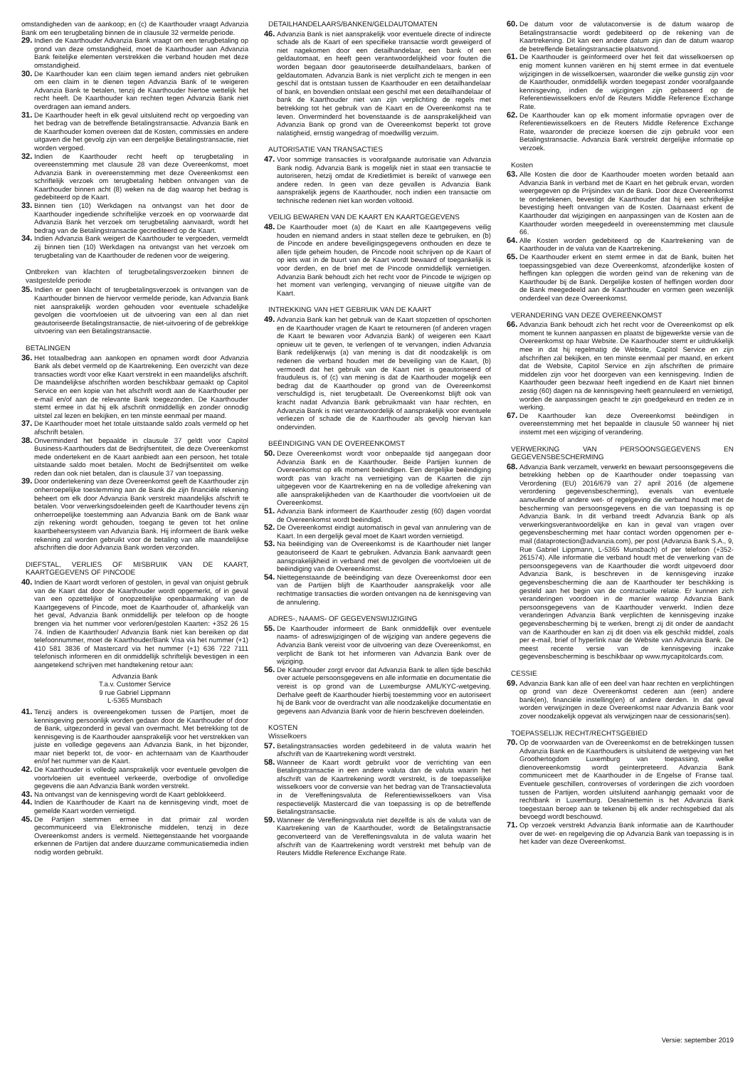omstandigheden van de aankoop; en (c) de Kaarthouder vraagt Advanzia Bank om een terugbetaling binnen de in clausule 32 vermelde periode.
29. Indien de Kaarthouder Advanzia Bank vraagt om een terugbetaling op grond van deze omstandigheid, moet de Kaarthouder aan Advanzia Bank feitelijke elementen verstrekken die verband houden met deze omstandigheid.
30. De Kaarthouder kan een claim tegen iemand anders niet gebruiken om een claim in te dienen tegen Advanzia Bank of te weigeren Advanzia Bank te betalen, tenzij de Kaarthouder hiertoe wettelijk het recht heeft. De Kaarthouder kan rechten tegen Advanzia Bank niet overdragen aan iemand anders.
31. De Kaarthouder heeft in elk geval uitsluitend recht op vergoeding van het bedrag van de betreffende Betalingstransactie. Advanzia Bank en de Kaarthouder komen overeen dat de Kosten, commissies en andere uitgaven die het gevolg zijn van een dergelijke Betalingstransactie, niet worden vergoed.
32. Indien de Kaarthouder recht heeft op terugbetaling in overeenstemming met clausule 28 van deze Overeenkomst, moet Advanzia Bank in overeenstemming met deze Overeenkomst een schriftelijk verzoek om terugbetaling hebben ontvangen van de Kaarthouder binnen acht (8) weken na de dag waarop het bedrag is gedebiteerd op de Kaart.
33. Binnen tien (10) Werkdagen na ontvangst van het door de Kaarthouder ingediende schriftelijke verzoek en op voorwaarde dat Advanzia Bank het verzoek om terugbetaling aanvaardt, wordt het bedrag van de Betalingstransactie gecrediteerd op de Kaart.
34. Indien Advanzia Bank weigert de Kaarthouder te vergoeden, vermeldt zij binnen tien (10) Werkdagen na ontvangst van het verzoek om terugbetaling van de Kaarthouder de redenen voor de weigering.
Ontbreken van klachten of terugbetalingsverzoeken binnen de vastgestelde periode
35. Indien er geen klacht of terugbetalingsverzoek is ontvangen van de Kaarthouder binnen de hiervoor vermelde periode, kan Advanzia Bank niet aansprakelijk worden gehouden voor eventuele schadelijke gevolgen die voortvloeien uit de uitvoering van een al dan niet geautoriseerde Betalingstransactie, de niet-uitvoering of de gebrekkige uitvoering van een Betalingstransactie.
BETALINGEN
36. Het totaalbedrag aan aankopen en opnamen wordt door Advanzia Bank als debet vermeld op de Kaartrekening. Een overzicht van deze transacties wordt voor elke Kaart verstrekt in een maandelijks afschrift. De maandelijkse afschriften worden beschikbaar gemaakt op Capitol Service en een kopie van het afschrift wordt aan de Kaarthouder per e-mail en/of aan de relevante Bank toegezonden. De Kaarthouder stemt ermee in dat hij elk afschrift onmiddellijk en zonder onnodig uitstel zal lezen en bekijken, en ten minste eenmaal per maand.
37. De Kaarthouder moet het totale uitstaande saldo zoals vermeld op het afschrift betalen.
38. Onverminderd het bepaalde in clausule 37 geldt voor Capitol Business-Kaarthouders dat de Bedrijfsentiteit, die deze Overeenkomst mede ondertekent en de Kaart aanbiedt aan een persoon, het totale uitstaande saldo moet betalen. Mocht de Bedrijfsentiteit om welke reden dan ook niet betalen, dan is clausule 37 van toepassing.
39. Door ondertekening van deze Overeenkomst geeft de Kaarthouder zijn onherroepelijke toestemming aan de Bank die zijn financiële rekening beheert om elk door Advanzia Bank verstrekt maandelijks afschrift te betalen. Voor verwerkingsdoeleinden geeft de Kaarthouder tevens zijn onherroepelijke toestemming aan Advanzia Bank om de Bank waar zijn rekening wordt gehouden, toegang te geven tot het online kaartbeheersysteem van Advanzia Bank. Hij informeert de Bank welke rekening zal worden gebruikt voor de betaling van alle maandelijkse afschriften die door Advanzia Bank worden verzonden.
DIEFSTAL, VERLIES OF MISBRUIK VAN DE KAART, KAARTGEGEVENS OF PINCODE
40. Indien de Kaart wordt verloren of gestolen, in geval van onjuist gebruik van de Kaart dat door de Kaarthouder wordt opgemerkt, of in geval van een opzettelijke of onopzettelijke openbaarmaking van de Kaartgegevens of Pincode, moet de Kaarthouder of, afhankelijk van het geval, Advanzia Bank onmiddellijk per telefoon op de hoogte brengen via het nummer voor verloren/gestolen Kaarten: +352 26 15 74. Indien de Kaarthouder/ Advanzia Bank niet kan bereiken op dat telefoonnummer, moet de Kaarthouder/Bank Visa via het nummer (+1) 410 581 3836 of Mastercard via het nummer (+1) 636 722 7111 telefonisch informeren en dit onmiddellijk schriftelijk bevestigen in een aangetekend schrijven met handtekening retour aan:
Advanzia Bank
T.a.v. Customer Service
9 rue Gabriel Lippmann
L-5365 Munsbach
41. Tenzij anders is overeengekomen tussen de Partijen, moet de kennisgeving persoonlijk worden gedaan door de Kaarthouder of door de Bank, uitgezonderd in geval van overmacht. Met betrekking tot de kennisgeving is de Kaarthouder aansprakelijk voor het verstrekken van juiste en volledige gegevens aan Advanzia Bank, in het bijzonder, maar niet beperkt tot, de voor- en achternaam van de Kaarthouder en/of het nummer van de Kaart.
42. De Kaarthouder is volledig aansprakelijk voor eventuele gevolgen die voortvloeien uit eventueel verkeerde, overbodige of onvolledige gegevens die aan Advanzia Bank worden verstrekt.
43. Na ontvangst van de kennisgeving wordt de Kaart geblokkeerd.
44. Indien de Kaarthouder de Kaart na de kennisgeving vindt, moet de gemelde Kaart worden vernietigd.
45. De Partijen stemmen ermee in dat primair zal worden gecommuniceerd via Elektronische middelen, tenzij in deze Overeenkomst anders is vermeld. Niettegenstaande het voorgaande erkennen de Partijen dat andere duurzame communicatiemedia indien nodig worden gebruikt.
DETAILHANDELAARS/BANKEN/GELDAUTOMATEN
46. Advanzia Bank is niet aansprakelijk voor eventuele directe of indirecte schade als de Kaart of een specifieke transactie wordt geweigerd of niet nagekomen door een detailhandelaar, een bank of een geldautomaat, en heeft geen verantwoordelijkheid voor fouten die worden begaan door geautoriseerde detailhandelaars, banken of geldautomaten. Advanzia Bank is niet verplicht zich te mengen in een geschil dat is ontstaan tussen de Kaarthouder en een detailhandelaar of bank, en bovendien ontslaat een geschil met een detailhandelaar of bank de Kaarthouder niet van zijn verplichting de regels met betrekking tot het gebruik van de Kaart en de Overeenkomst na te leven. Onverminderd het bovenstaande is de aansprakelijkheid van Advanzia Bank op grond van de Overeenkomst beperkt tot grove nalatigheid, ernstig wangedrag of moedwillig verzuim.
AUTORISATIE VAN TRANSACTIES
47. Voor sommige transacties is voorafgaande autorisatie van Advanzia Bank nodig. Advanzia Bank is mogelijk niet in staat een transactie te autoriseren, hetzij omdat de Kredietlimiet is bereikt of vanwege een andere reden. In geen van deze gevallen is Advanzia Bank aansprakelijk jegens de Kaarthouder, noch indien een transactie om technische redenen niet kan worden voltooid.
VEILIG BEWAREN VAN DE KAART EN KAARTGEGEVENS
48. De Kaarthouder moet (a) de Kaart en alle Kaartgegevens veilig houden en niemand anders in staat stellen deze te gebruiken, en (b) de Pincode en andere beveiligingsgegevens onthouden en deze te allen tijde geheim houden, de Pincode nooit schrijven op de Kaart of op iets wat in de buurt van de Kaart wordt bewaard of toegankelijk is voor derden, en de brief met de Pincode onmiddellijk vernietigen. Advanzia Bank behoudt zich het recht voor de Pincode te wijzigen op het moment van verlenging, vervanging of nieuwe uitgifte van de Kaart.
INTREKKING VAN HET GEBRUIK VAN DE KAART
49. Advanzia Bank kan het gebruik van de Kaart stopzetten of opschorten en de Kaarthouder vragen de Kaart te retourneren (of anderen vragen de Kaart te bewaren voor Advanzia Bank) of weigeren een Kaart opnieuw uit te geven, te verlengen of te vervangen, indien Advanzia Bank redelijkerwijs (a) van mening is dat dit noodzakelijk is om redenen die verband houden met de beveiliging van de Kaart, (b) vermoedt dat het gebruik van de Kaart niet is geautoriseerd of frauduleus is, of (c) van mening is dat de Kaarthouder mogelijk een bedrag dat de Kaarthouder op grond van de Overeenkomst verschuldigd is, niet terugbetaalt. De Overeenkomst blijft ook van kracht nadat Advanzia Bank gebruikmaakt van haar rechten, en Advanzia Bank is niet verantwoordelijk of aansprakelijk voor eventuele verliezen of schade die de Kaarthouder als gevolg hiervan kan ondervinden.
BEËINDIGING VAN DE OVEREENKOMST
50. Deze Overeenkomst wordt voor onbepaalde tijd aangegaan door Advanzia Bank en de Kaarthouder. Beide Partijen kunnen de Overeenkomst op elk moment beëindigen. Een dergelijke beëindiging wordt pas van kracht na vernietiging van de Kaarten die zijn uitgegeven voor de Kaartrekening en na de volledige afrekening van alle aansprakelijkheden van de Kaarthouder die voortvloeien uit de Overeenkomst.
51. Advanzia Bank informeert de Kaarthouder zestig (60) dagen voordat de Overeenkomst wordt beëindigd.
52. De Overeenkomst eindigt automatisch in geval van annulering van de Kaart. In een dergelijk geval moet de Kaart worden vernietigd.
53. Na beëindiging van de Overeenkomst is de Kaarthouder niet langer geautoriseerd de Kaart te gebruiken. Advanzia Bank aanvaardt geen aansprakelijkheid in verband met de gevolgen die voortvloeien uit de beëindiging van de Overeenkomst.
54. Niettegenstaande de beëindiging van deze Overeenkomst door een van de Partijen blijft de Kaarthouder aansprakelijk voor alle rechtmatige transacties die worden ontvangen na de kennisgeving van de annulering.
ADRES-, NAAMS- OF GEGEVENSWIJZIGING
55. De Kaarthouder informeert de Bank onmiddellijk over eventuele naams- of adreswijzigingen of de wijziging van andere gegevens die Advanzia Bank vereist voor de uitvoering van deze Overeenkomst, en verplicht de Bank tot het informeren van Advanzia Bank over de wijziging.
56. De Kaarthouder zorgt ervoor dat Advanzia Bank te allen tijde beschikt over actuele persoonsgegevens en alle informatie en documentatie die vereist is op grond van de Luxemburgse AML/KYC-wetgeving. Derhalve geeft de Kaarthouder hierbij toestemming voor en autoriseert hij de Bank voor de overdracht van alle noodzakelijke documentatie en gegevens aan Advanzia Bank voor de hierin beschreven doeleinden.
KOSTEN
Wisselkoers
57. Betalingstransacties worden gedebiteerd in de valuta waarin het afschrift van de Kaartrekening wordt verstrekt.
58. Wanneer de Kaart wordt gebruikt voor de verrichting van een Betalingstransactie in een andere valuta dan de valuta waarin het afschrift van de Kaartrekening wordt verstrekt, is de toepasselijke wisselkoers voor de conversie van het bedrag van de Transactievaluta in de Vereffeningsvaluta de Referentiewisselkoers van Visa respectievelijk Mastercard die van toepassing is op de betreffende Betalingstransactie.
59. Wanneer de Vereffeningsvaluta niet dezelfde is als de valuta van de Kaartrekening van de Kaarthouder, wordt de Betalingstransactie geconverteerd van de Vereffeningsvaluta in de valuta waarin het afschrift van de Kaartrekening wordt verstrekt met behulp van de Reuters Middle Reference Exchange Rate.
60. De datum voor de valutaconversie is de datum waarop de Betalingstransactie wordt gedebiteerd op de rekening van de Kaartrekening. Dit kan een andere datum zijn dan de datum waarop de betreffende Betalingstransactie plaatsvond.
61. De Kaarthouder is geïnformeerd over het feit dat wisselkoersen op enig moment kunnen variëren en hij stemt ermee in dat eventuele wijzigingen in de wisselkoersen, waaronder die welke gunstig zijn voor de Kaarthouder, onmiddellijk worden toegepast zonder voorafgaande kennisgeving, indien de wijzigingen zijn gebaseerd op de Referentiewisselkoers en/of de Reuters Middle Reference Exchange Rate.
62. De Kaarthouder kan op elk moment informatie opvragen over de Referentiewisselkoers en de Reuters Middle Reference Exchange Rate, waaronder de precieze koersen die zijn gebruikt voor een Betalingstransactie. Advanzia Bank verstrekt dergelijke informatie op verzoek.
Kosten
63. Alle Kosten die door de Kaarthouder moeten worden betaald aan Advanzia Bank in verband met de Kaart en het gebruik ervan, worden weergegeven op de Prijsindex van de Bank. Door deze Overeenkomst te ondertekenen, bevestigt de Kaarthouder dat hij een schriftelijke bevestiging heeft ontvangen van de Kosten. Daarnaast erkent de Kaarthouder dat wijzigingen en aanpassingen van de Kosten aan de Kaarthouder worden meegedeeld in overeenstemming met clausule 66.
64. Alle Kosten worden gedebiteerd op de Kaartrekening van de Kaarthouder in de valuta van de Kaartrekening.
65. De Kaarthouder erkent en stemt ermee in dat de Bank, buiten het toepassingsgebied van deze Overeenkomst, afzonderlijke kosten of heffingen kan opleggen die worden geïnd van de rekening van de Kaarthouder bij de Bank. Dergelijke kosten of heffingen worden door de Bank meegedeeld aan de Kaarthouder en vormen geen wezenlijk onderdeel van deze Overeenkomst.
VERANDERING VAN DEZE OVEREENKOMST
66. Advanzia Bank behoudt zich het recht voor de Overeenkomst op elk moment te kunnen aanpassen en plaatst de bijgewerkte versie van de Overeenkomst op haar Website. De Kaarthouder stemt er uitdrukkelijk mee in dat hij regelmatig de Website, Capitol Service en zijn afschriften zal bekijken, en ten minste eenmaal per maand, en erkent dat de Website, Capitol Service en zijn afschriften de primaire middelen zijn voor het doorgeven van een kennisgeving. Indien de Kaarthouder geen bezwaar heeft ingediend en de Kaart niet binnen zestig (60) dagen na de kennisgeving heeft geannuleerd en vernietigd, worden de aanpassingen geacht te zijn goedgekeurd en treden ze in werking.
67. De Kaarthouder kan deze Overeenkomst beëindigen in overeenstemming met het bepaalde in clausule 50 wanneer hij niet instemt met een wijziging of verandering.
VERWERKING VAN PERSOONSGEGEVENS EN GEGEVENSBESCHERMING
68. Advanzia Bank verzamelt, verwerkt en bewaart persoonsgegevens die betrekking hebben op de Kaarthouder onder toepassing van Verordening (EU) 2016/679 van 27 april 2016 (de algemene verordening gegevensbescherming), evenals van eventuele aanvullende of andere wet- of regelgeving die verband houdt met de bescherming van persoonsgegevens en die van toepassing is op Advanzia Bank. In dit verband treedt Advanzia Bank op als verwerkingsverantwoordelijke en kan in geval van vragen over gegevensbescherming met haar contact worden opgenomen per e-mail (dataprotection@advanzia.com), per post (Advanzia Bank S.A., 9, Rue Gabriel Lippmann, L-5365 Munsbach) of per telefoon (+352-261574). Alle informatie die verband houdt met de verwerking van de persoonsgegevens van de Kaarthouder die wordt uitgevoerd door Advanzia Bank, is beschreven in de kennisgeving inzake gegevensbescherming die aan de Kaarthouder ter beschikking is gesteld aan het begin van de contractuele relatie. Er kunnen zich veranderingen voordoen in de manier waarop Advanzia Bank persoonsgegevens van de Kaarthouder verwerkt. Indien deze veranderingen Advanzia Bank verplichten de kennisgeving inzake gegevensbescherming bij te werken, brengt zij dit onder de aandacht van de Kaarthouder en kan zij dit doen via elk geschikt middel, zoals per e-mail, brief of hyperlink naar de Website van Advanzia Bank. De meest recente versie van de kennisgeving inzake gegevensbescherming is beschikbaar op www.mycapitolcards.com.
CESSIE
69. Advanzia Bank kan alle of een deel van haar rechten en verplichtingen op grond van deze Overeenkomst cederen aan (een) andere bank(en), financiële instelling(en) of andere derden. In dat geval worden verwijzingen in deze Overeenkomst naar Advanzia Bank voor zover noodzakelijk opgevat als verwijzingen naar de cessionaris(sen).
TOEPASSELIJK RECHT/RECHTSGEBIED
70. Op de voorwaarden van de Overeenkomst en de betrekkingen tussen Advanzia Bank en de Kaarthouders is uitsluitend de wetgeving van het Groothertogdom Luxemburg van toepassing, welke dienovereenkomstig wordt geïnterpreteerd. Advanzia Bank communiceert met de Kaarthouder in de Engelse of Franse taal. Eventuele geschillen, controverses of vorderingen die zich voordoen tussen de Partijen, worden uitsluitend aanhangig gemaakt voor de rechtbank in Luxemburg. Desalniettemin is het Advanzia Bank toegestaan beroep aan te tekenen bij elk ander rechtsgebied dat als bevoegd wordt beschouwd.
71. Op verzoek verstrekt Advanzia Bank informatie aan de Kaarthouder over de wet- en regelgeving die op Advanzia Bank van toepassing is in het kader van deze Overeenkomst.
Versie: september 2019